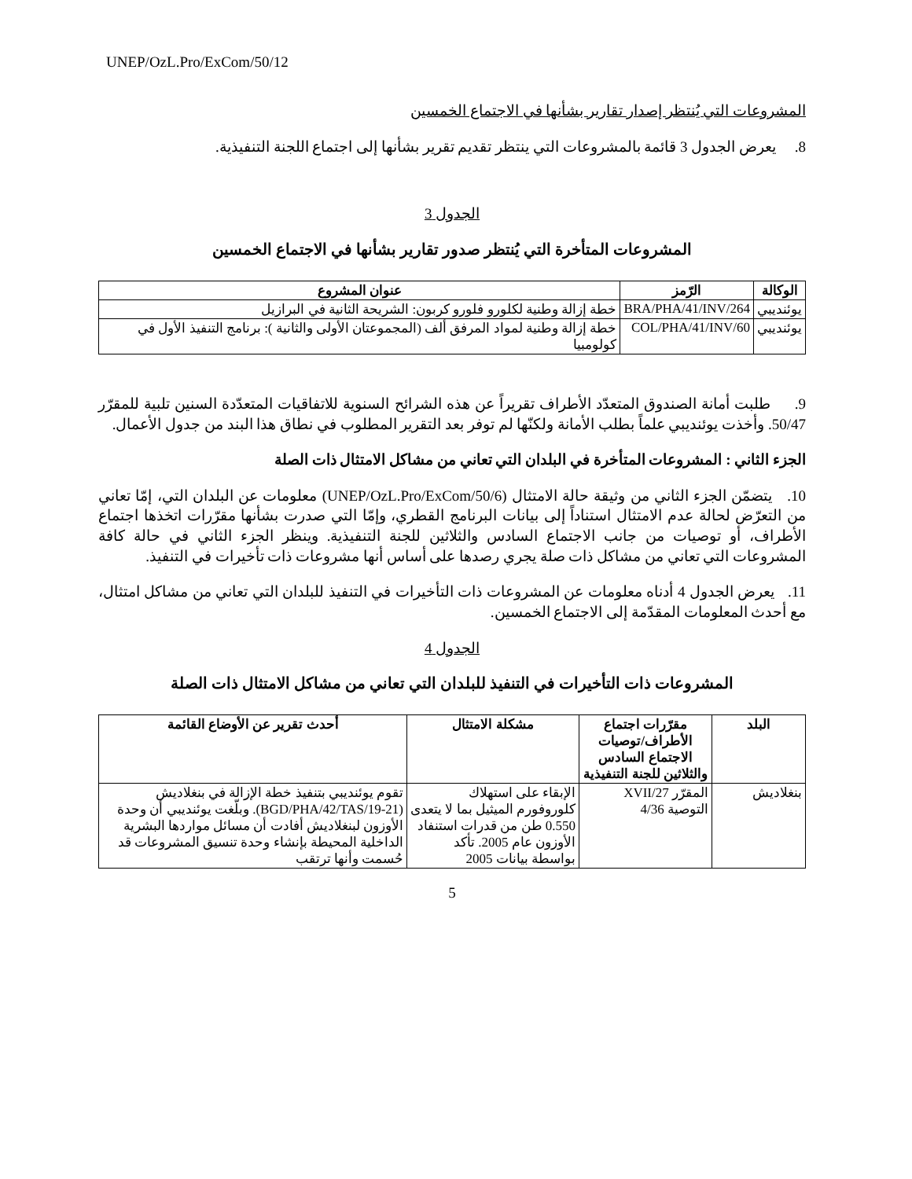UNEP/OzL.Pro/ExCom/50/12
المشروعات التي يُنتظر إصدار تقارير بشأنها في الاجتماع الخمسين
8. يعرض الجدول 3 قائمة بالمشروعات التي ينتظر تقديم تقرير بشأنها إلى اجتماع اللجنة التنفيذية.
الجدول 3
المشروعات المتأخرة التي يُنتظر صدور تقارير بشأنها في الاجتماع الخمسين
| الوكالة | الرّمز | عنوان المشروع |
| --- | --- | --- |
| يوئنديبي | BRA/PHA/41/INV/264 | خطة إزالة وطنية لكلورو فلورو كربون: الشريحة الثانية في البرازيل |
| يوئنديبي | COL/PHA/41/INV/60 | خطة إزالة وطنية لمواد المرفق ألف (المجموعتان الأولى والثانية ): برنامج التنفيذ الأول في كولومبيا |
9. طلبت أمانة الصندوق المتعدّد الأطراف تقريراً عن هذه الشرائح السنوية للاتفاقيات المتعدّدة السنين تلبية للمقرّر 50/47. وأخذت يوئنديبي علماً بطلب الأمانة ولكنّها لم توفر بعد التقرير المطلوب في نطاق هذا البند من جدول الأعمال.
الجزء الثاني : المشروعات المتأخرة في البلدان التي تعاني من مشاكل الامتثال ذات الصلة
10. يتضمّن الجزء الثاني من وثيقة حالة الامتثال (UNEP/OzL.Pro/ExCom/50/6) معلومات عن البلدان التي، إمّا تعاني من التعرّض لحالة عدم الامتثال استناداً إلى بيانات البرنامج القطري، وإمّا التي صدرت بشأنها مقرّرات اتخذها اجتماع الأطراف، أو توصيات من جانب الاجتماع السادس والثلاثين للجنة التنفيذية. وينظر الجزء الثاني في حالة كافة المشروعات التي تعاني من مشاكل ذات صلة يجري رصدها على أساس أنها مشروعات ذات تأخيرات في التنفيذ.
11. يعرض الجدول 4 أدناه معلومات عن المشروعات ذات التأخيرات في التنفيذ للبلدان التي تعاني من مشاكل امتثال، مع أحدث المعلومات المقدّمة إلى الاجتماع الخمسين.
الجدول 4
المشروعات ذات التأخيرات في التنفيذ للبلدان التي تعاني من مشاكل الامتثال ذات الصلة
| البلد | مقرّرات اجتماع الأطراف/توصيات الاجتماع السادس والثلاثين للجنة التنفيذية | مشكلة الامتثال | أحدث تقرير عن الأوضاع القائمة |
| --- | --- | --- | --- |
| بنغلاديش | المقرّر 27/XVII التوصية 4/36 | الإبقاء على استهلاك كلوروفورم الميثيل بما لا يتعدى 0.550 طن من قدرات استنفاد الأوزون عام 2005. تأكد بواسطة بيانات 2005 | تقوم يوئنديبي بتنفيذ خطة الإزالة في بنغلاديش (BGD/PHA/42/TAS/19-21). وبلّغت يوئنديبي أن وحدة الأوزون لبنغلاديش أفادت أن مسائل مواردها البشرية الداخلية المحيطة بإنشاء وحدة تنسيق المشروعات قد حُسمت وأنها ترتقب |
5